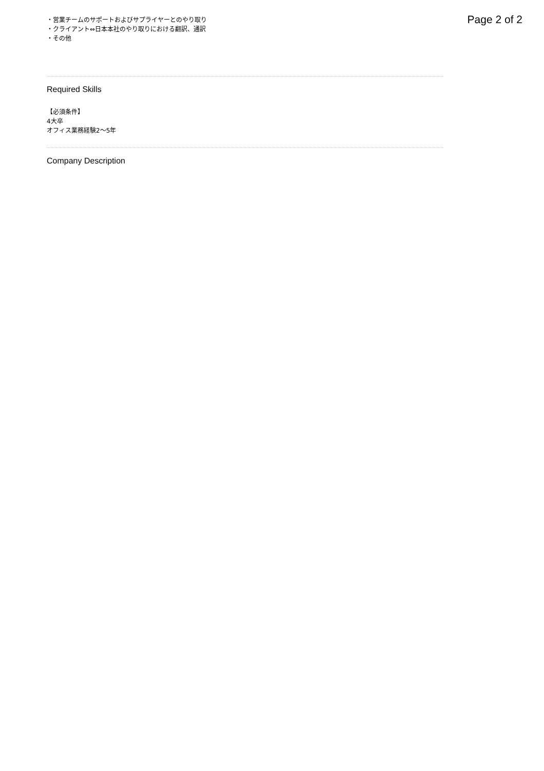Page 2 of 2
・営業チームのサポートおよびサプライヤーとのやり取り
・クライアント⇔日本本社のやり取りにおける翻訳、通訳
・その他
Required Skills
【必須条件】
4大卒
オフィス業務経験2〜5年
Company Description